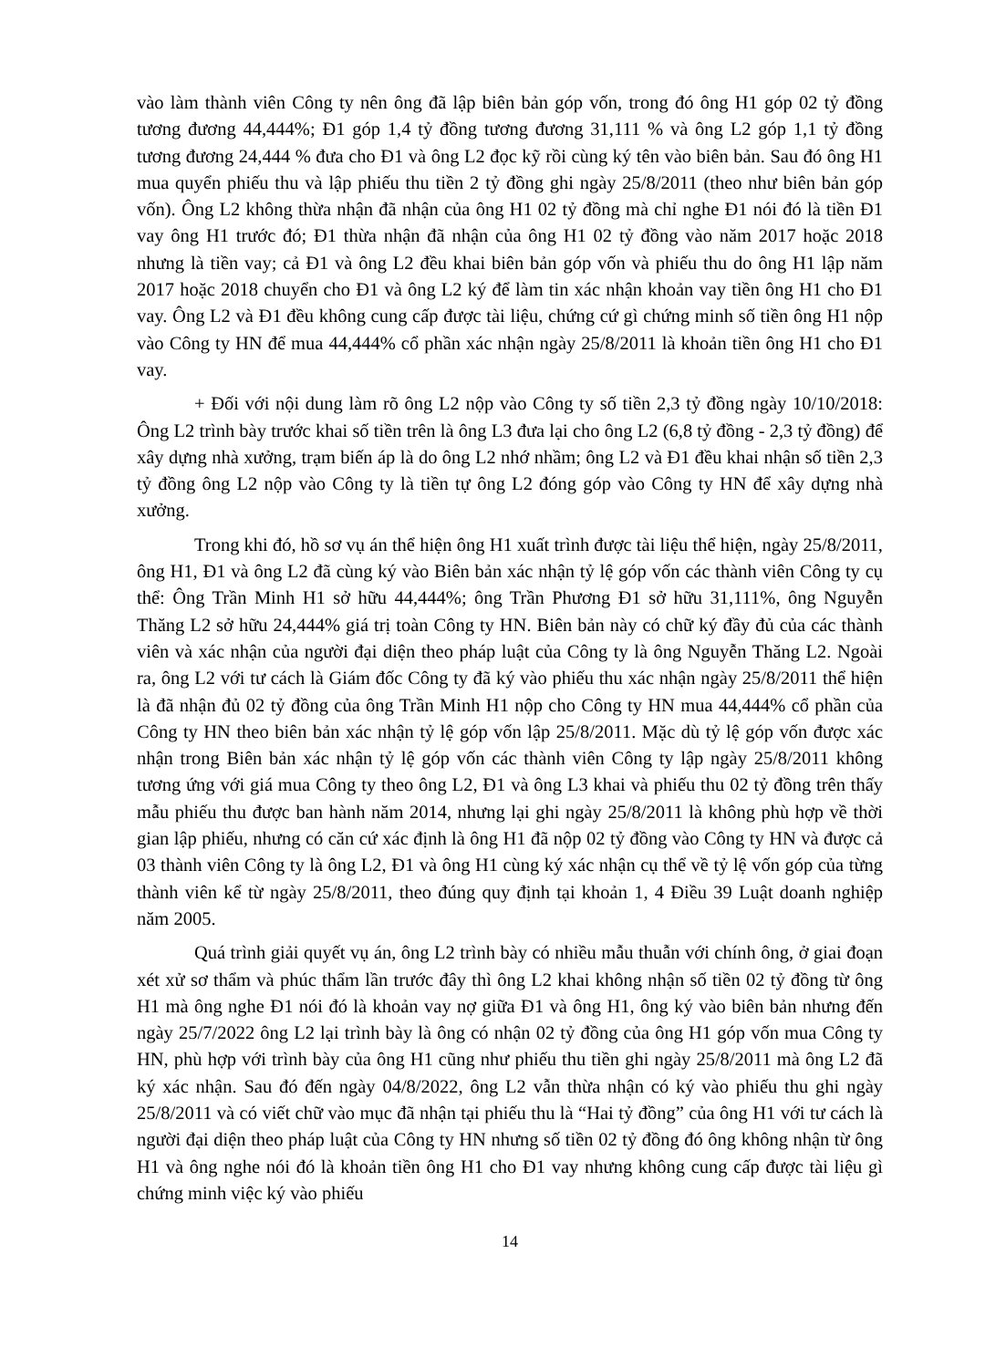vào làm thành viên Công ty nên ông đã lập biên bản góp vốn, trong đó ông H1 góp 02 tỷ đồng tương đương 44,444%; Đ1 góp 1,4 tỷ đồng tương đương 31,111 % và ông L2 góp 1,1 tỷ đồng tương đương 24,444 % đưa cho Đ1 và ông L2 đọc kỹ rồi cùng ký tên vào biên bản. Sau đó ông H1 mua quyển phiếu thu và lập phiếu thu tiền 2 tỷ đồng ghi ngày 25/8/2011 (theo như biên bản góp vốn). Ông L2 không thừa nhận đã nhận của ông H1 02 tỷ đồng mà chỉ nghe Đ1 nói đó là tiền Đ1 vay ông H1 trước đó; Đ1 thừa nhận đã nhận của ông H1 02 tỷ đồng vào năm 2017 hoặc 2018 nhưng là tiền vay; cả Đ1 và ông L2 đều khai biên bản góp vốn và phiếu thu do ông H1 lập năm 2017 hoặc 2018 chuyển cho Đ1 và ông L2 ký để làm tin xác nhận khoản vay tiền ông H1 cho Đ1 vay. Ông L2 và Đ1 đều không cung cấp được tài liệu, chứng cứ gì chứng minh số tiền ông H1 nộp vào Công ty HN để mua 44,444% cổ phần xác nhận ngày 25/8/2011 là khoản tiền ông H1 cho Đ1 vay.
+ Đối với nội dung làm rõ ông L2 nộp vào Công ty số tiền 2,3 tỷ đồng ngày 10/10/2018: Ông L2 trình bày trước khai số tiền trên là ông L3 đưa lại cho ông L2 (6,8 tỷ đồng - 2,3 tỷ đồng) để xây dựng nhà xưởng, trạm biến áp là do ông L2 nhớ nhầm; ông L2 và Đ1 đều khai nhận số tiền 2,3 tỷ đồng ông L2 nộp vào Công ty là tiền tự ông L2 đóng góp vào Công ty HN để xây dựng nhà xưởng.
Trong khi đó, hồ sơ vụ án thể hiện ông H1 xuất trình được tài liệu thể hiện, ngày 25/8/2011, ông H1, Đ1 và ông L2 đã cùng ký vào Biên bản xác nhận tỷ lệ góp vốn các thành viên Công ty cụ thể: Ông Trần Minh H1 sở hữu 44,444%; ông Trần Phương Đ1 sở hữu 31,111%, ông Nguyễn Thăng L2 sở hữu 24,444% giá trị toàn Công ty HN. Biên bản này có chữ ký đầy đủ của các thành viên và xác nhận của người đại diện theo pháp luật của Công ty là ông Nguyễn Thăng L2. Ngoài ra, ông L2 với tư cách là Giám đốc Công ty đã ký vào phiếu thu xác nhận ngày 25/8/2011 thể hiện là đã nhận đủ 02 tỷ đồng của ông Trần Minh H1 nộp cho Công ty HN mua 44,444% cổ phần của Công ty HN theo biên bản xác nhận tỷ lệ góp vốn lập 25/8/2011. Mặc dù tỷ lệ góp vốn được xác nhận trong Biên bản xác nhận tỷ lệ góp vốn các thành viên Công ty lập ngày 25/8/2011 không tương ứng với giá mua Công ty theo ông L2, Đ1 và ông L3 khai và phiếu thu 02 tỷ đồng trên thấy mẫu phiếu thu được ban hành năm 2014, nhưng lại ghi ngày 25/8/2011 là không phù hợp về thời gian lập phiếu, nhưng có căn cứ xác định là ông H1 đã nộp 02 tỷ đồng vào Công ty HN và được cả 03 thành viên Công ty là ông L2, Đ1 và ông H1 cùng ký xác nhận cụ thể về tỷ lệ vốn góp của từng thành viên kể từ ngày 25/8/2011, theo đúng quy định tại khoản 1, 4 Điều 39 Luật doanh nghiệp năm 2005.
Quá trình giải quyết vụ án, ông L2 trình bày có nhiều mẫu thuẫn với chính ông, ở giai đoạn xét xử sơ thẩm và phúc thẩm lần trước đây thì ông L2 khai không nhận số tiền 02 tỷ đồng từ ông H1 mà ông nghe Đ1 nói đó là khoản vay nợ giữa Đ1 và ông H1, ông ký vào biên bản nhưng đến ngày 25/7/2022 ông L2 lại trình bày là ông có nhận 02 tỷ đồng của ông H1 góp vốn mua Công ty HN, phù hợp với trình bày của ông H1 cũng như phiếu thu tiền ghi ngày 25/8/2011 mà ông L2 đã ký xác nhận. Sau đó đến ngày 04/8/2022, ông L2 vẫn thừa nhận có ký vào phiếu thu ghi ngày 25/8/2011 và có viết chữ vào mục đã nhận tại phiếu thu là “Hai tỷ đồng” của ông H1 với tư cách là người đại diện theo pháp luật của Công ty HN nhưng số tiền 02 tỷ đồng đó ông không nhận từ ông H1 và ông nghe nói đó là khoản tiền ông H1 cho Đ1 vay nhưng không cung cấp được tài liệu gì chứng minh việc ký vào phiếu
14